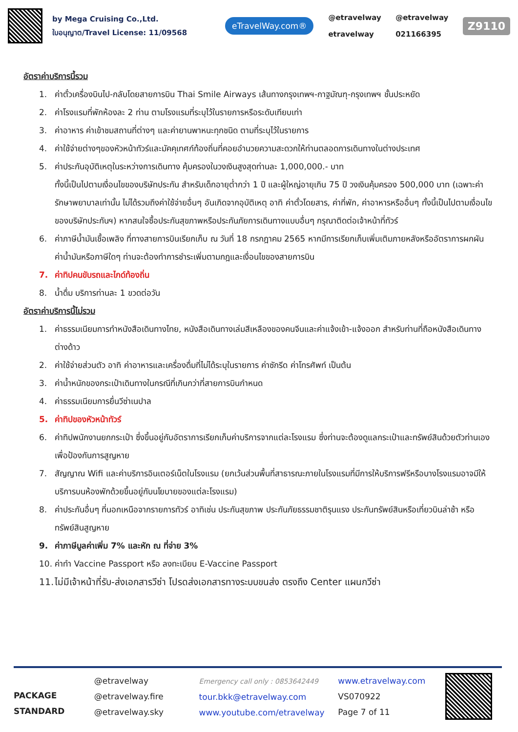by Mega Cruising Co.,Ltd.
ใบอนุญาต/Travel License: 11/09568
eTravelWay.com®
@etravelway @etravelway etravelway 021166395
Z9110
อัตราค่าบริการนี้รวม
1. ค่าตั๋วเครื่องบินไป-กลับโดยสายการบิน Thai Smile Airways เส้นทางกรุงเทพฯ-กาฐมัณฑุ-กรุงเทพฯ ชั้นประหยัด
2. ค่าโรงแรมที่พักห้องละ 2 ท่าน ตามโรงแรมที่ระบุไว้ในรายการหรือระดับเทียบเท่า
3. ค่าอาหาร ค่าเข้าชมสถานที่ต่างๆ และค่ายานพาหนะทุกชนิด ตามที่ระบุไว้ในรายการ
4. ค่าใช้จ่ายต่างๆของหัวหน้าทัวร์และมัคคุเทศก์ท้องถิ่นที่คอยอำนวยความสะดวกให้ท่านตลอดการเดินทางในต่างประเทศ
5. ค่าประกันอุบัติเหตุในระหว่างการเดินทาง คุ้มครองในวงเงินสูงสุดท่านละ 1,000,000.- บาท
ทั้งนี้เป็นไปตามเงื่อนไขของบริษัทประกัน สำหรับเด็กอายุต่ำกว่า 1 ปี และผู้ใหญ่อายุเกิน 75 ปี วงเงินคุ้มครอง 500,000 บาท (เฉพาะค่ารักษาพยาบาลเท่านั้น ไม่ได้รวมถึงค่าใช้จ่ายอื่นๆ อันเกิดจากอุบัติเหตุ อาทิ ค่าตั๋วโดยสาร, ค่าที่พัก, ค่าอาหารหรืออื่นๆ ทั้งนี้เป็นไปตามเงื่อนไขของบริษัทประกันฯ) หากสนใจซื้อประกันสุขภาพหรือประกันภัยการเดินทางแบบอื่นๆ กรุณาติดต่อเจ้าหน้าที่ทัวร์
6. ค่าภาษีน้ำมันเชื้อเพลิง ที่ทางสายการบินเรียกเก็บ ณ วันที่ 18 กรกฎาคม 2565 หากมีการเรียกเก็บเพิ่มเติมภายหลังหรืออัตราการผกผันค่าน้ำมันหรือภาษีใดๆ ท่านจะต้องทำการชำระเพิ่มตามกฎและเงื่อนไขของสายการบิน
7. ค่าทิปคนขับรถและไกด์ท้องถิ่น
8. น้ำดื่ม บริการท่านละ 1 ขวดต่อวัน
อัตราค่าบริการนี้ไม่รวม
1. ค่าธรรมเนียมการทำหนังสือเดินทางไทย, หนังสือเดินทางเล่มสีเหลืองของคนจีนและค่าแจ้งเข้า-แจ้งออก สำหรับท่านที่ถือหนังสือเดินทางต่างด้าว
2. ค่าใช้จ่ายส่วนตัว อาทิ ค่าอาหารและเครื่องดื่มที่ไม่ได้ระบุในรายการ ค่าซักรีด ค่าโทรศัพท์ เป็นต้น
3. ค่าน้ำหนักของกระเป๋าเดินทางในกรณีที่เกินกว่าที่สายการบินกำหนด
4. ค่าธรรมเนียมการยื่นวีซ่าเนปาล
5. ค่าทิปของหัวหน้าทัวร์
6. ค่าทิปพนักงานยกกระเป๋า ซึ่งขึ้นอยู่กับอัตราการเรียกเก็บค่าบริการจากแต่ละโรงแรม ซึ่งท่านจะต้องดูแลกระเป๋าและทรัพย์สินด้วยตัวท่านเองเพื่อป้องกันการสูญหาย
7. สัญญาณ Wifi และค่าบริการอินเตอร์เน็ตในโรงแรม (ยกเว้นส่วนพื้นที่สาธารณะภายในโรงแรมที่มีการให้บริการฟรีหรือบางโรงแรมอาจมีให้บริการบนห้องพักด้วยขึ้นอยู่กับนโยบายของแต่ละโรงแรม)
8. ค่าประกันอื่นๆ ที่นอกเหนือจากรายการทัวร์ อาทิเช่น ประกันสุขภาพ ประกันภัยธรรมชาติรุนแรง ประกันทรัพย์สินหรือเที่ยวบินล่าช้า หรือทรัพย์สินสูญหาย
9. ค่าภาษีมูลค่าเพิ่ม 7% และหัก ณ ที่จ่าย 3%
10. ค่าทำ Vaccine Passport หรือ ลงทะเบียน E-Vaccine Passport
11. ไม่มีเจ้าหน้าที่รับ-ส่งเอกสารวีซ่า โปรดส่งเอกสารทางระบบขนส่ง ตรงถึง Center แผนกวีซ่า
PACKAGE
STANDARD
@etravelway
@etravelway.fire
@etravelway.sky
Emergency call only : 0853642449
tour.bkk@etravelway.com
www.youtube.com/etravelway
www.etravelway.com
VS070922
Page 7 of 11